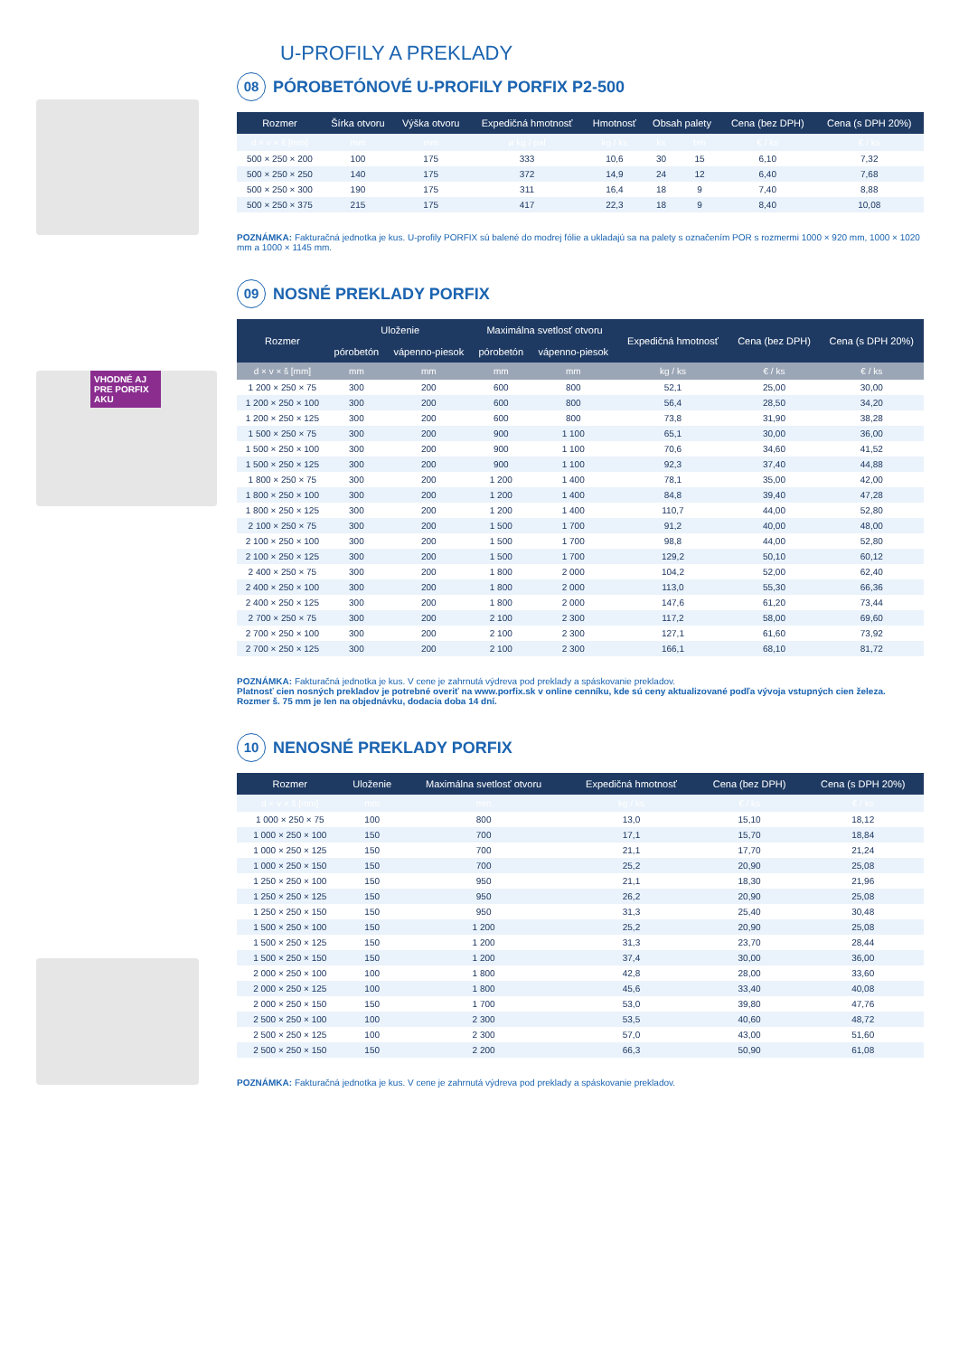VHODNÉ AJ PRE PORFIX AKU
U-PROFILY A PREKLADY
08 PÓROBETÓNOVÉ U-PROFILY PORFIX P2-500
| Rozmer | Šírka otvoru | Výška otvoru | Expedičná hmotnosť | Hmotnosť | Obsah palety | | Cena (bez DPH) | Cena (s DPH 20%) |
| --- | --- | --- | --- | --- | --- | --- | --- | --- |
| d × v × š [mm] | mm | mm | ø kg / pal | kg / ks | ks | bm | € / ks | € / ks |
| 500 × 250 × 200 | 100 | 175 | 333 | 10,6 | 30 | 15 | 6,10 | 7,32 |
| 500 × 250 × 250 | 140 | 175 | 372 | 14,9 | 24 | 12 | 6,40 | 7,68 |
| 500 × 250 × 300 | 190 | 175 | 311 | 16,4 | 18 | 9 | 7,40 | 8,88 |
| 500 × 250 × 375 | 215 | 175 | 417 | 22,3 | 18 | 9 | 8,40 | 10,08 |
POZNÁMKA: Fakturačná jednotka je kus. U-profily PORFIX sú balené do modrej fólie a ukladajú sa na palety s označením POR s rozmermi 1000 × 920 mm, 1000 × 1020 mm a 1000 × 1145 mm.
09 NOSNÉ PREKLADY PORFIX
| Rozmer | Uloženie | | Maximálna svetlosť otvoru | | Expedičná hmotnosť | Cena (bez DPH) | Cena (s DPH 20%) |
| --- | --- | --- | --- | --- | --- | --- | --- |
| | pórobetón | vápenno-piesok | pórobetón | vápenno-piesok | | | |
| d × v × š [mm] | mm | mm | mm | mm | kg / ks | € / ks | € / ks |
| 1 200 × 250 × 75 | 300 | 200 | 600 | 800 | 52,1 | 25,00 | 30,00 |
| 1 200 × 250 × 100 | 300 | 200 | 600 | 800 | 56,4 | 28,50 | 34,20 |
| 1 200 × 250 × 125 | 300 | 200 | 600 | 800 | 73,8 | 31,90 | 38,28 |
| 1 500 × 250 × 75 | 300 | 200 | 900 | 1 100 | 65,1 | 30,00 | 36,00 |
| 1 500 × 250 × 100 | 300 | 200 | 900 | 1 100 | 70,6 | 34,60 | 41,52 |
| 1 500 × 250 × 125 | 300 | 200 | 900 | 1 100 | 92,3 | 37,40 | 44,88 |
| 1 800 × 250 × 75 | 300 | 200 | 1 200 | 1 400 | 78,1 | 35,00 | 42,00 |
| 1 800 × 250 × 100 | 300 | 200 | 1 200 | 1 400 | 84,8 | 39,40 | 47,28 |
| 1 800 × 250 × 125 | 300 | 200 | 1 200 | 1 400 | 110,7 | 44,00 | 52,80 |
| 2 100 × 250 × 75 | 300 | 200 | 1 500 | 1 700 | 91,2 | 40,00 | 48,00 |
| 2 100 × 250 × 100 | 300 | 200 | 1 500 | 1 700 | 98,8 | 44,00 | 52,80 |
| 2 100 × 250 × 125 | 300 | 200 | 1 500 | 1 700 | 129,2 | 50,10 | 60,12 |
| 2 400 × 250 × 75 | 300 | 200 | 1 800 | 2 000 | 104,2 | 52,00 | 62,40 |
| 2 400 × 250 × 100 | 300 | 200 | 1 800 | 2 000 | 113,0 | 55,30 | 66,36 |
| 2 400 × 250 × 125 | 300 | 200 | 1 800 | 2 000 | 147,6 | 61,20 | 73,44 |
| 2 700 × 250 × 75 | 300 | 200 | 2 100 | 2 300 | 117,2 | 58,00 | 69,60 |
| 2 700 × 250 × 100 | 300 | 200 | 2 100 | 2 300 | 127,1 | 61,60 | 73,92 |
| 2 700 × 250 × 125 | 300 | 200 | 2 100 | 2 300 | 166,1 | 68,10 | 81,72 |
POZNÁMKA: Fakturačná jednotka je kus. V cene je zahrnutá výdreva pod preklady a spáskovanie prekladov.
Platnosť cien nosných prekladov je potrebné overiť na www.porfix.sk v online cenníku, kde sú ceny aktualizované podľa vývoja vstupných cien železa.
Rozmer š. 75 mm je len na objednávku, dodacia doba 14 dní.
10 NENOSNÉ PREKLADY PORFIX
| Rozmer | Uloženie | Maximálna svetlosť otvoru | Expedičná hmotnosť | Cena (bez DPH) | Cena (s DPH 20%) |
| --- | --- | --- | --- | --- | --- |
| d × v × š [mm] | mm | mm | kg / ks | € / ks | € / ks |
| 1 000 × 250 × 75 | 100 | 800 | 13,0 | 15,10 | 18,12 |
| 1 000 × 250 × 100 | 150 | 700 | 17,1 | 15,70 | 18,84 |
| 1 000 × 250 × 125 | 150 | 700 | 21,1 | 17,70 | 21,24 |
| 1 000 × 250 × 150 | 150 | 700 | 25,2 | 20,90 | 25,08 |
| 1 250 × 250 × 100 | 150 | 950 | 21,1 | 18,30 | 21,96 |
| 1 250 × 250 × 125 | 150 | 950 | 26,2 | 20,90 | 25,08 |
| 1 250 × 250 × 150 | 150 | 950 | 31,3 | 25,40 | 30,48 |
| 1 500 × 250 × 100 | 150 | 1 200 | 25,2 | 20,90 | 25,08 |
| 1 500 × 250 × 125 | 150 | 1 200 | 31,3 | 23,70 | 28,44 |
| 1 500 × 250 × 150 | 150 | 1 200 | 37,4 | 30,00 | 36,00 |
| 2 000 × 250 × 100 | 100 | 1 800 | 42,8 | 28,00 | 33,60 |
| 2 000 × 250 × 125 | 100 | 1 800 | 45,6 | 33,40 | 40,08 |
| 2 000 × 250 × 150 | 150 | 1 700 | 53,0 | 39,80 | 47,76 |
| 2 500 × 250 × 100 | 100 | 2 300 | 53,5 | 40,60 | 48,72 |
| 2 500 × 250 × 125 | 100 | 2 300 | 57,0 | 43,00 | 51,60 |
| 2 500 × 250 × 150 | 150 | 2 200 | 66,3 | 50,90 | 61,08 |
POZNÁMKA: Fakturačná jednotka je kus. V cene je zahrnutá výdreva pod preklady a spáskovanie prekladov.